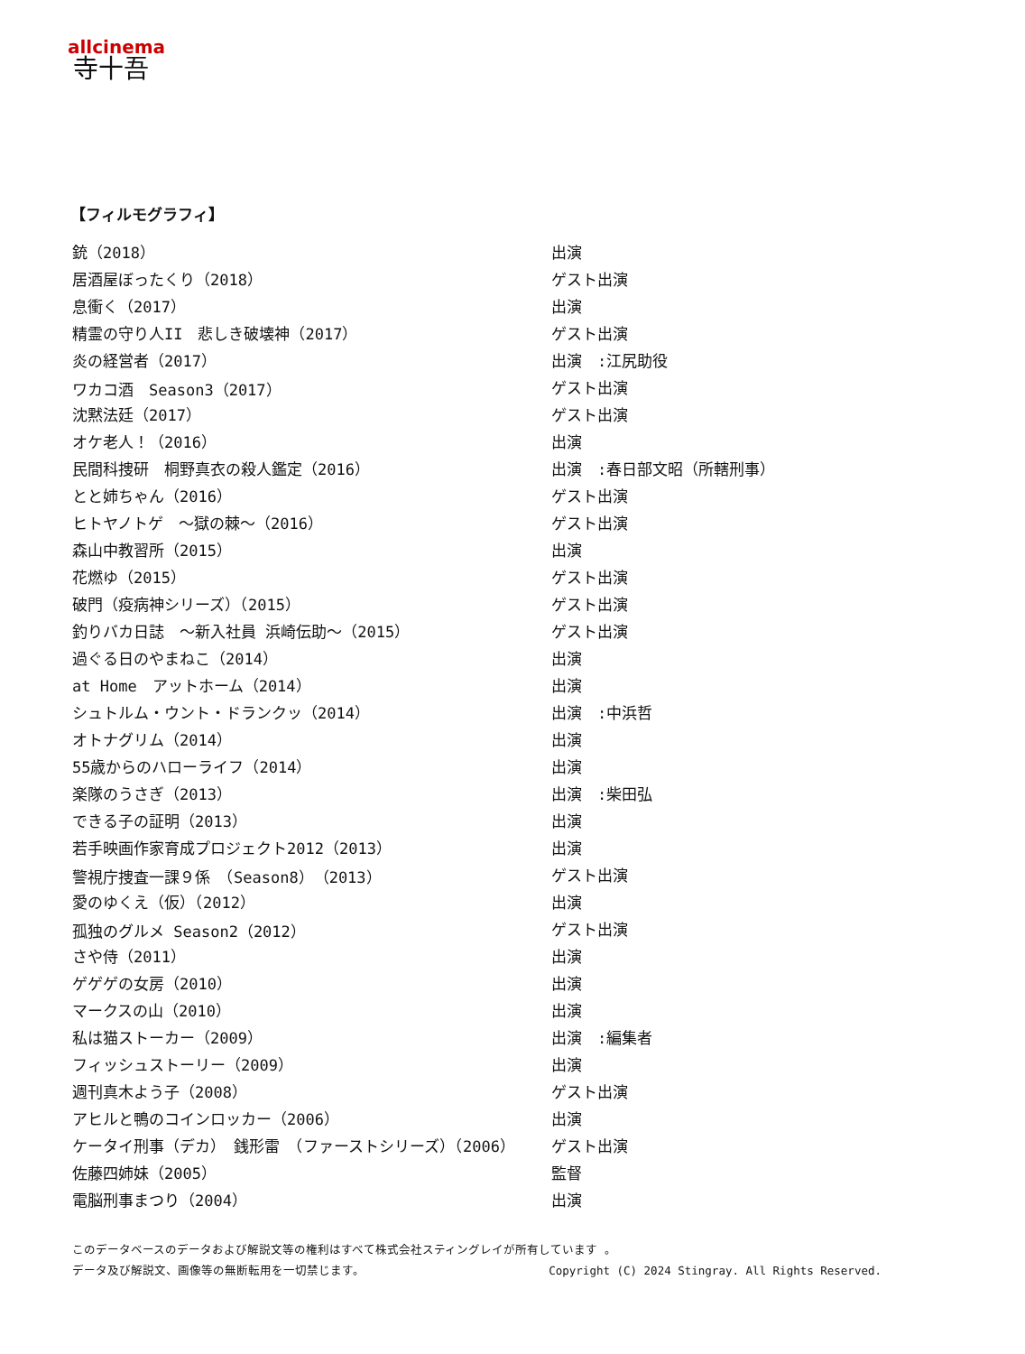allcinema
寺十吾
【フィルモグラフィ】
| 銃（2018） | 出演 |
| 居酒屋ぼったくり（2018） | ゲスト出演 |
| 息衝く（2017） | 出演 |
| 精霊の守り人II 悲しき破壊神（2017） | ゲスト出演 |
| 炎の経営者（2017） | 出演 :江尻助役 |
| ワカコ酒 Season3（2017） | ゲスト出演 |
| 沈黙法廷（2017） | ゲスト出演 |
| オケ老人！（2016） | 出演 |
| 民間科捜研 桐野真衣の殺人鑑定（2016） | 出演 :春日部文昭（所轄刑事） |
| とと姉ちゃん（2016） | ゲスト出演 |
| ヒトヤノトゲ ～獄の棘～（2016） | ゲスト出演 |
| 森山中教習所（2015） | 出演 |
| 花燃ゆ（2015） | ゲスト出演 |
| 破門（疫病神シリーズ）（2015） | ゲスト出演 |
| 釣りバカ日誌 ～新入社員 浜崎伝助～（2015） | ゲスト出演 |
| 過ぐる日のやまねこ（2014） | 出演 |
| at Home アットホーム（2014） | 出演 |
| シュトルム・ウント・ドランクッ（2014） | 出演 :中浜哲 |
| オトナグリム（2014） | 出演 |
| 55歳からのハローライフ（2014） | 出演 |
| 楽隊のうさぎ（2013） | 出演 :柴田弘 |
| できる子の証明（2013） | 出演 |
| 若手映画作家育成プロジェクト2012（2013） | 出演 |
| 警視庁捜査一課９係 （Season8）（2013） | ゲスト出演 |
| 愛のゆくえ（仮）（2012） | 出演 |
| 孤独のグルメ Season2（2012） | ゲスト出演 |
| さや侍（2011） | 出演 |
| ゲゲゲの女房（2010） | 出演 |
| マークスの山（2010） | 出演 |
| 私は猫ストーカー（2009） | 出演 :編集者 |
| フィッシュストーリー（2009） | 出演 |
| 週刊真木よう子（2008） | ゲスト出演 |
| アヒルと鴨のコインロッカー（2006） | 出演 |
| ケータイ刑事（デカ） 銭形雷 （ファーストシリーズ）（2006） | ゲスト出演 |
| 佐藤四姉妹（2005） | 監督 |
| 電脳刑事まつり（2004） | 出演 |
このデータベースのデータおよび解説文等の権利はすべて株式会社スティングレイが所有しています 。
データ及び解説文、画像等の無断転用を一切禁じます。 Copyright (C) 2024 Stingray. All Rights Reserved.